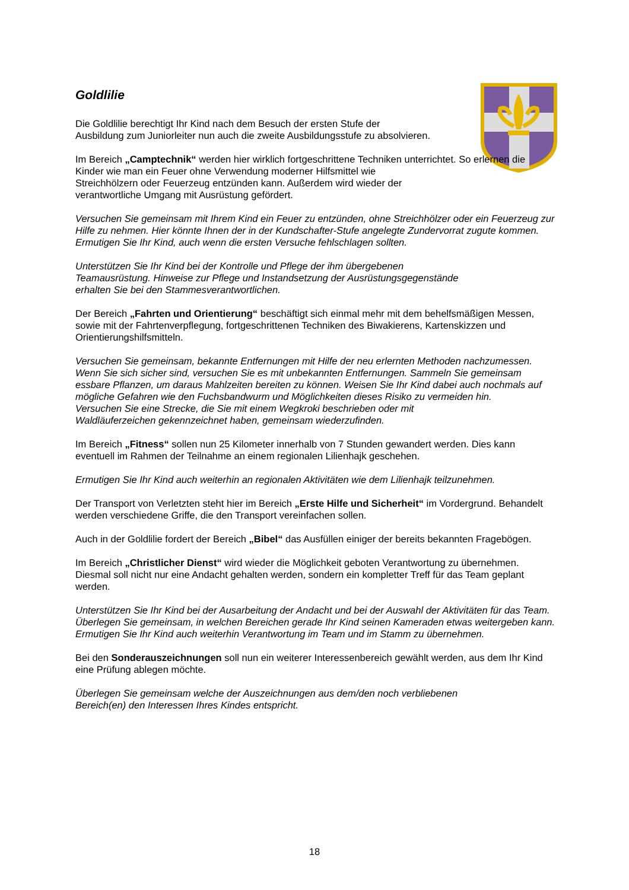Goldlilie
Die Goldlilie berechtigt Ihr Kind nach dem Besuch der ersten Stufe der
Ausbildung zum Juniorleiter nun auch die zweite Ausbildungsstufe zu absolvieren.
Im Bereich „Camptechnik“ werden hier wirklich fortgeschrittene Techniken unterrichtet. So erlernen die Kinder wie man ein Feuer ohne Verwendung moderner Hilfsmittel wie
Streichhölzern oder Feuerzeug entzünden kann. Außerdem wird wieder der
verantwortliche Umgang mit Ausrüstung gefördert.
Versuchen Sie gemeinsam mit Ihrem Kind ein Feuer zu entzünden, ohne Streichhölzer oder ein Feuerzeug zur Hilfe zu nehmen. Hier könnte Ihnen der in der Kundschafter-Stufe angelegte Zundervorrat zugute kommen. Ermutigen Sie Ihr Kind, auch wenn die ersten Versuche fehlschlagen sollten.
Unterstützen Sie Ihr Kind bei der Kontrolle und Pflege der ihm übergebenen
Teamausrüstung. Hinweise zur Pflege und Instandsetzung der Ausrüstungsgegenstände
erhalten Sie bei den Stammesverantwortlichen.
Der Bereich „Fahrten und Orientierung“ beschäftigt sich einmal mehr mit dem behelfsmäßigen Messen, sowie mit der Fahrtenverpflegung, fortgeschrittenen Techniken des Biwakierens, Kartenskizzen und Orientierungshilfsmitteln.
Versuchen Sie gemeinsam, bekannte Entfernungen mit Hilfe der neu erlernten Methoden nachzumessen. Wenn Sie sich sicher sind, versuchen Sie es mit unbekannten Entfernungen. Sammeln Sie gemeinsam essbare Pflanzen, um daraus Mahlzeiten bereiten zu können. Weisen Sie Ihr Kind dabei auch nochmals auf mögliche Gefahren wie den Fuchsbandwurm und Möglichkeiten dieses Risiko zu vermeiden hin.
Versuchen Sie eine Strecke, die Sie mit einem Wegkroki beschrieben oder mit
Waldläuferzeichen gekennzeichnet haben, gemeinsam wiederzufinden.
Im Bereich „Fitness“ sollen nun 25 Kilometer innerhalb von 7 Stunden gewandert werden. Dies kann eventuell im Rahmen der Teilnahme an einem regionalen Lilienhajk geschehen.
Ermutigen Sie Ihr Kind auch weiterhin an regionalen Aktivitäten wie dem Lilienhajk teilzunehmen.
Der Transport von Verletzten steht hier im Bereich „Erste Hilfe und Sicherheit“ im Vordergrund. Behandelt werden verschiedene Griffe, die den Transport vereinfachen sollen.
Auch in der Goldlilie fordert der Bereich „Bibel“ das Ausfüllen einiger der bereits bekannten Fragebögen.
Im Bereich „Christlicher Dienst“ wird wieder die Möglichkeit geboten Verantwortung zu übernehmen. Diesmal soll nicht nur eine Andacht gehalten werden, sondern ein kompletter Treff für das Team geplant werden.
Unterstützen Sie Ihr Kind bei der Ausarbeitung der Andacht und bei der Auswahl der Aktivitäten für das Team. Überlegen Sie gemeinsam, in welchen Bereichen gerade Ihr Kind seinen Kameraden etwas weitergeben kann. Ermutigen Sie Ihr Kind auch weiterhin Verantwortung im Team und im Stamm zu übernehmen.
Bei den Sonderauszeichnungen soll nun ein weiterer Interessenbereich gewählt werden, aus dem Ihr Kind eine Prüfung ablegen möchte.
Überlegen Sie gemeinsam welche der Auszeichnungen aus dem/den noch verbliebenen
Bereich(en) den Interessen Ihres Kindes entspricht.
18